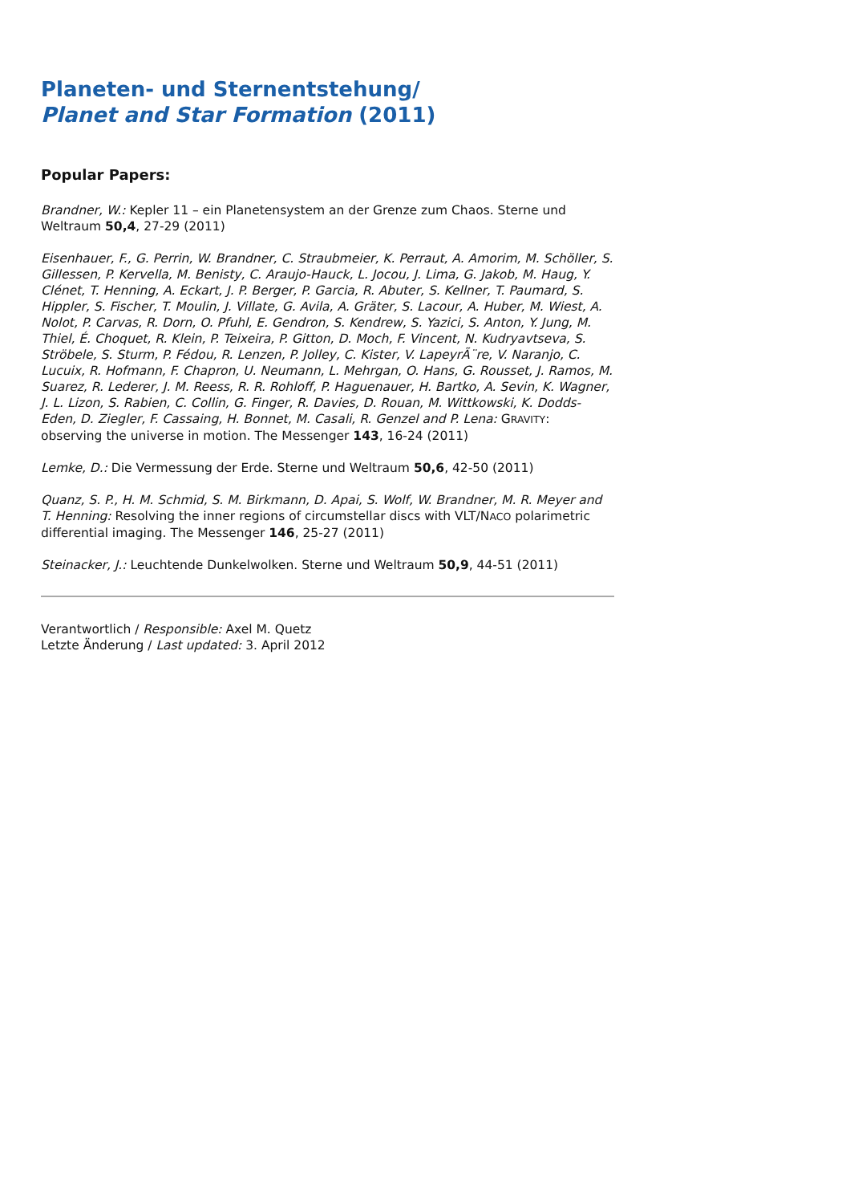Planeten- und Sternentstehung/
Planet and Star Formation (2011)
Popular Papers:
Brandner, W.: Kepler 11 – ein Planetensystem an der Grenze zum Chaos. Sterne und Weltraum 50,4, 27-29 (2011)
Eisenhauer, F., G. Perrin, W. Brandner, C. Straubmeier, K. Perraut, A. Amorim, M. Schöller, S. Gillessen, P. Kervella, M. Benisty, C. Araujo-Hauck, L. Jocou, J. Lima, G. Jakob, M. Haug, Y. Clénet, T. Henning, A. Eckart, J. P. Berger, P. Garcia, R. Abuter, S. Kellner, T. Paumard, S. Hippler, S. Fischer, T. Moulin, J. Villate, G. Avila, A. Gräter, S. Lacour, A. Huber, M. Wiest, A. Nolot, P. Carvas, R. Dorn, O. Pfuhl, E. Gendron, S. Kendrew, S. Yazici, S. Anton, Y. Jung, M. Thiel, É. Choquet, R. Klein, P. Teixeira, P. Gitton, D. Moch, F. Vincent, N. Kudryavtseva, S. Ströbele, S. Sturm, P. Fédou, R. Lenzen, P. Jolley, C. Kister, V. LapeyrÃ¨re, V. Naranjo, C. Lucuix, R. Hofmann, F. Chapron, U. Neumann, L. Mehrgan, O. Hans, G. Rousset, J. Ramos, M. Suarez, R. Lederer, J. M. Reess, R. R. Rohloff, P. Haguenauer, H. Bartko, A. Sevin, K. Wagner, J. L. Lizon, S. Rabien, C. Collin, G. Finger, R. Davies, D. Rouan, M. Wittkowski, K. Dodds-Eden, D. Ziegler, F. Cassaing, H. Bonnet, M. Casali, R. Genzel and P. Lena: GRAVITY: observing the universe in motion. The Messenger 143, 16-24 (2011)
Lemke, D.: Die Vermessung der Erde. Sterne und Weltraum 50,6, 42-50 (2011)
Quanz, S. P., H. M. Schmid, S. M. Birkmann, D. Apai, S. Wolf, W. Brandner, M. R. Meyer and T. Henning: Resolving the inner regions of circumstellar discs with VLT/NACO polarimetric differential imaging. The Messenger 146, 25-27 (2011)
Steinacker, J.: Leuchtende Dunkelwolken. Sterne und Weltraum 50,9, 44-51 (2011)
Verantwortlich / Responsible: Axel M. Quetz
Letzte Änderung / Last updated: 3. April 2012